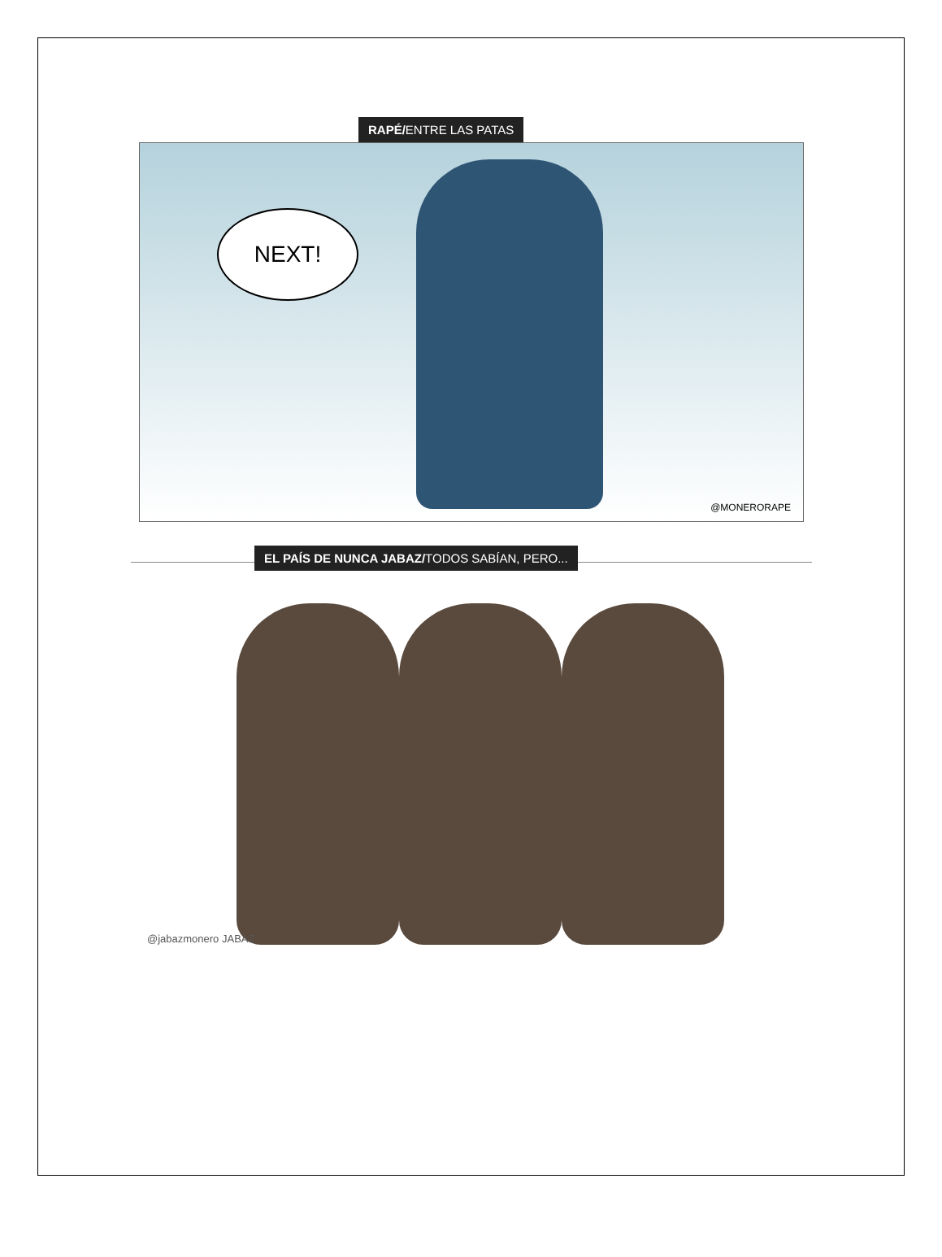RAPÉ/ENTRE LAS PATAS
NEXT!
@MONERORAPE
EL PAÍS DE NUNCA JABAZ/TODOS SABÍAN, PERO...
@jabazmonero JABAZ